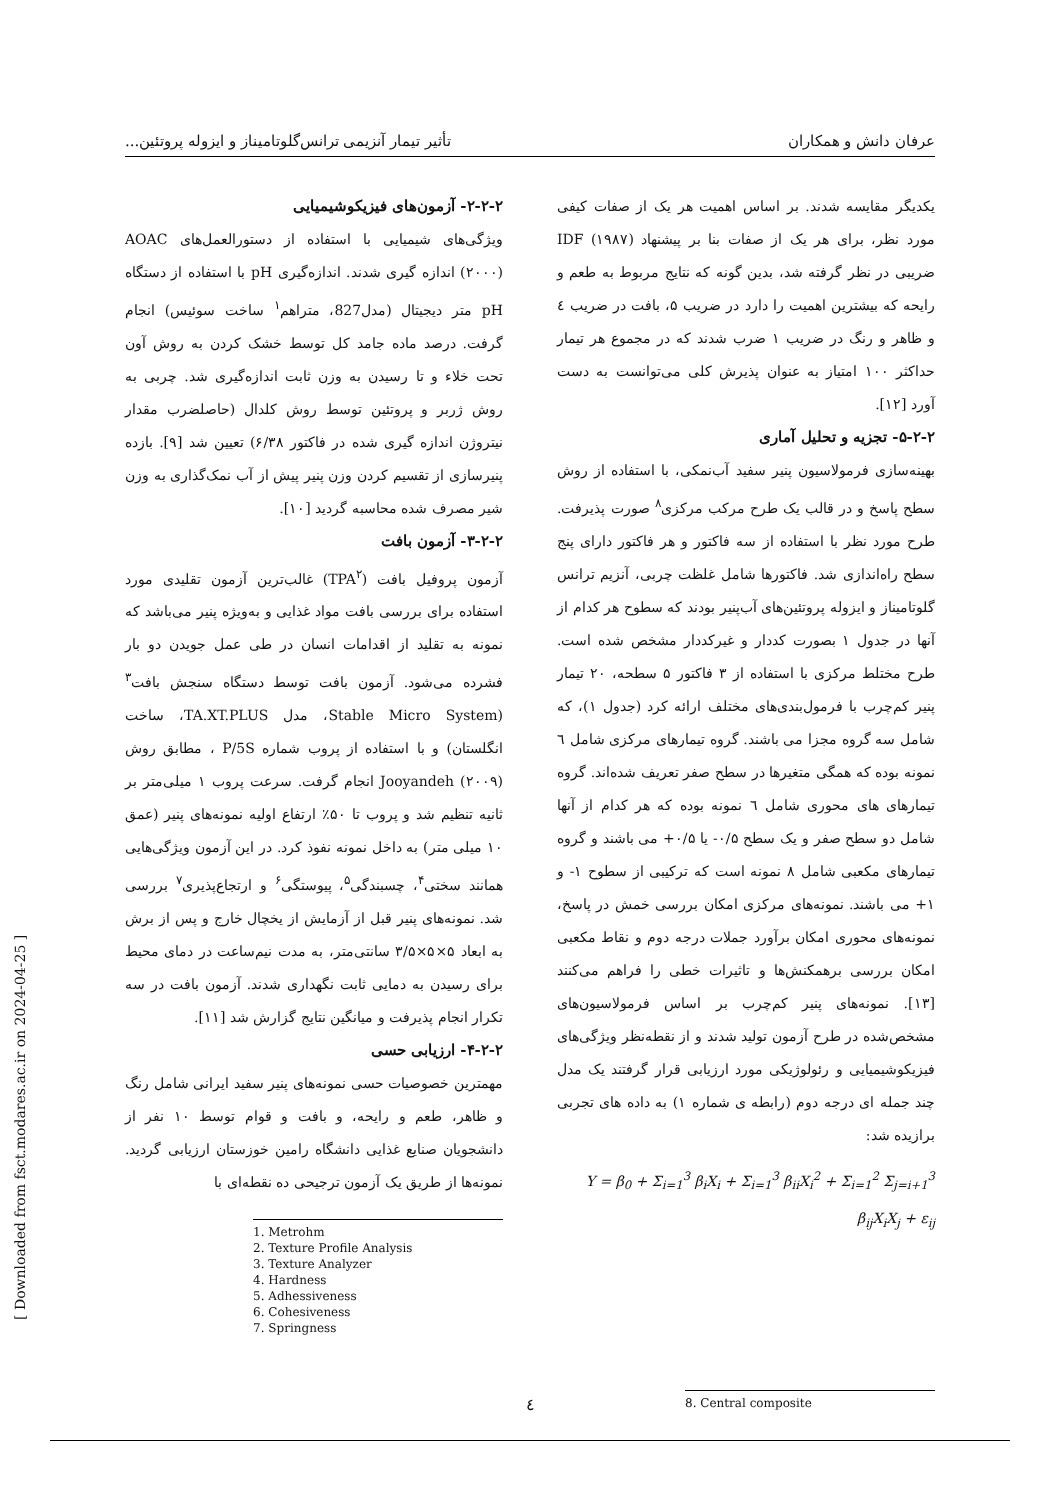عرفان دانش و همکاران تأثیر تیمار آنزیمی ترانس‌گلوتامیناز و ایزوله پروتئین...
۲-۲-۲- آزمون‌های فیزیکوشیمیایی
ویژگی‌های شیمیایی با استفاده از دستورالعمل‌های AOAC (۲۰۰۰) اندازه گیری شدند. اندازه‌گیری pH با استفاده از دستگاه pH متر دیجیتال (مدل827، متراهم<sup>۱</sup> ساخت سوئیس) انجام گرفت. درصد ماده جامد کل توسط خشک کردن به روش آون تحت خلاء و تا رسیدن به وزن ثابت اندازه‌گیری شد. چربی به روش ژربر و پروتئین توسط روش کلدال (حاصلضرب مقدار نیتروژن اندازه گیری شده در فاکتور ۶/۳۸) تعیین شد [۹]. بازده پنیرسازی از تقسیم کردن وزن پنیر پیش از آب نمک‌گذاری به وزن شیر مصرف شده محاسبه گردید [۱۰].
۳-۲-۲- آزمون بافت
آزمون پروفیل بافت (TPA<sup>۲</sup>) غالب‌ترین آزمون تقلیدی مورد استفاده برای بررسی بافت مواد غذایی و به‌ویژه پنیر می‌باشد که نمونه به تقلید از اقدامات انسان در طی عمل جویدن دو بار فشرده می‌شود. آزمون بافت توسط دستگاه سنجش بافت<sup>۳</sup> (Stable Micro System، مدل TA.XT.PLUS، ساخت انگلستان) و با استفاده از پروب شماره P/5S ، مطابق روش Jooyandeh (۲۰۰۹) انجام گرفت. سرعت پروب ۱ میلی‌متر بر ثانیه تنظیم شد و پروب تا ۵۰٪ ارتفاع اولیه نمونه‌های پنیر (عمق ۱۰ میلی متر) به داخل نمونه نفوذ کرد. در این آزمون ویژگی‌هایی همانند سختی<sup>۴</sup>، چسبندگی<sup>۵</sup>، پیوستگی<sup>۶</sup> و ارتجاع‌پذیری<sup>۷</sup> بررسی شد. نمونه‌های پنیر قبل از آزمایش از یخچال خارج و پس از برش به ابعاد ۵×۵×۳/۵ سانتی‌متر، به مدت نیم‌ساعت در دمای محیط برای رسیدن به دمایی ثابت نگهداری شدند. آزمون بافت در سه تکرار انجام پذیرفت و میانگین نتایج گزارش شد [۱۱].
۴-۲-۲- ارزیابی حسی
مهمترین خصوصیات حسی نمونه‌های پنیر سفید ایرانی شامل رنگ و ظاهر، طعم و رایحه، و بافت و قوام توسط ۱۰ نفر از دانشجویان صنایع غذایی دانشگاه رامین خوزستان ارزیابی گردید. نمونه‌ها از طریق یک آزمون ترجیحی ده نقطه‌ای با
1. Metrohm
2. Texture Profile Analysis
3. Texture Analyzer
4. Hardness
5. Adhessiveness
6. Cohesiveness
7. Springness
یکدیگر مقایسه شدند. بر اساس اهمیت هر یک از صفات کیفی مورد نظر، برای هر یک از صفات بنا بر پیشنهاد IDF (۱۹۸۷) ضریبی در نظر گرفته شد، بدین گونه که نتایج مربوط به طعم و رایحه که بیشترین اهمیت را دارد در ضریب ۵، بافت در ضریب ٤ و ظاهر و رنگ در ضریب ۱ ضرب شدند که در مجموع هر تیمار حداکثر ۱۰۰ امتیاز به عنوان پذیرش کلی می‌توانست به دست آورد [۱۲].
۵-۲-۲- تجزیه و تحلیل آماری
بهینه‌سازی فرمولاسیون پنیر سفید آب‌نمکی، با استفاده از روش سطح پاسخ و در قالب یک طرح مرکب مرکزی<sup>۸</sup> صورت پذیرفت. طرح مورد نظر با استفاده از سه فاکتور و هر فاکتور دارای پنج سطح راه‌اندازی شد. فاکتورها شامل غلظت چربی، آنزیم ترانس گلوتامیناز و ایزوله پروتئین‌های آب‌پنیر بودند که سطوح هر کدام از آنها در جدول ۱ بصورت کددار و غیرکددار مشخص شده است. طرح مختلط مرکزی با استفاده از ۳ فاکتور ۵ سطحه، ۲۰ تیمار پنیر کم‌چرب با فرمول‌بندی‌های مختلف ارائه کرد (جدول ۱)، که شامل سه گروه مجزا می باشند. گروه تیمارهای مرکزی شامل ٦ نمونه بوده که همگی متغیرها در سطح صفر تعریف شده‌اند. گروه تیمارهای های محوری شامل ٦ نمونه بوده که هر کدام از آنها شامل دو سطح صفر و یک سطح ۰/۵- یا ۰/۵+ می باشند و گروه تیمارهای مکعبی شامل ۸ نمونه است که ترکیبی از سطوح ۱- و ۱+ می باشند. نمونه‌های مرکزی امکان بررسی خمش در پاسخ، نمونه‌های محوری امکان برآورد جملات درجه دوم و نقاط مکعبی امکان بررسی برهمکنش‌ها و تاثیرات خطی را فراهم می‌کنند [۱۳]. نمونه‌های پنیر کم‌چرب بر اساس فرمولاسیون‌های مشخص‌شده در طرح آزمون تولید شدند و از نقطه‌نظر ویژگی‌های فیزیکوشیمیایی و رئولوژیکی مورد ارزیابی قرار گرفتند یک مدل چند جمله ای درجه دوم (رابطه ی شماره ۱) به داده های تجربی برازیده شد:
Y = β<sub>0</sub> + Σ<sub>i=1</sub><sup>3</sup> β<sub>i</sub>X<sub>i</sub> + Σ<sub>i=1</sub><sup>3</sup> β<sub>ii</sub>X<sub>i</sub><sup>2</sup> + Σ<sub>i=1</sub><sup>2</sup> Σ<sub>j=i+1</sub><sup>3</sup> β<sub>ij</sub>X<sub>i</sub>X<sub>j</sub> + ε<sub>ij</sub>
8. Central composite
[ Downloaded from fsct.modares.ac.ir on 2024-04-25 ]
٤